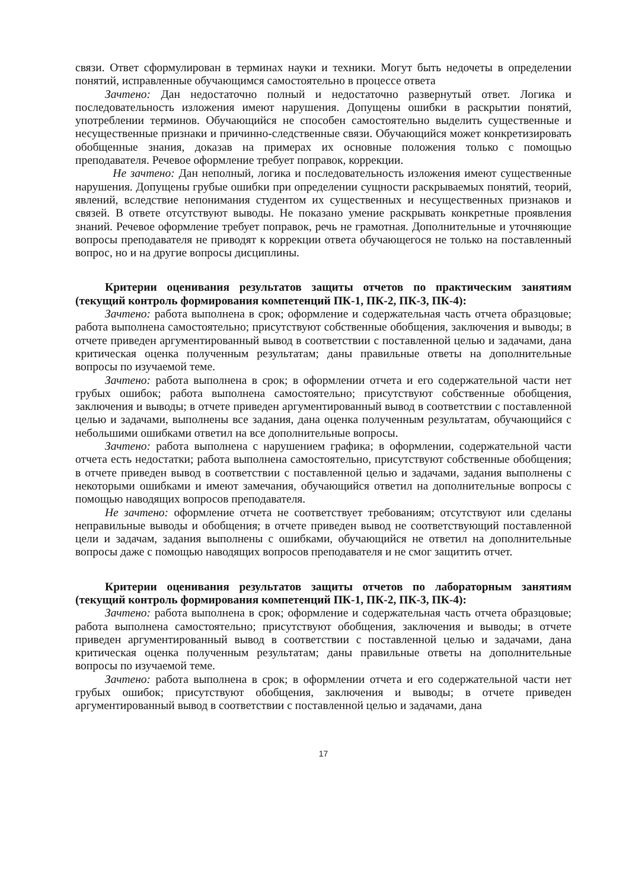связи. Ответ сформулирован в терминах науки и техники. Могут быть недочеты в определении понятий, исправленные обучающимся самостоятельно в процессе ответа
Зачтено: Дан недостаточно полный и недостаточно развернутый ответ. Логика и последовательность изложения имеют нарушения. Допущены ошибки в раскрытии понятий, употреблении терминов. Обучающийся не способен самостоятельно выделить существенные и несущественные признаки и причинно-следственные связи. Обучающийся может конкретизировать обобщенные знания, доказав на примерах их основные положения только с помощью преподавателя. Речевое оформление требует поправок, коррекции.
Не зачтено: Дан неполный, логика и последовательность изложения имеют существенные нарушения. Допущены грубые ошибки при определении сущности раскрываемых понятий, теорий, явлений, вследствие непонимания студентом их существенных и несущественных признаков и связей. В ответе отсутствуют выводы. Не показано умение раскрывать конкретные проявления знаний. Речевое оформление требует поправок, речь не грамотная. Дополнительные и уточняющие вопросы преподавателя не приводят к коррекции ответа обучающегося не только на поставленный вопрос, но и на другие вопросы дисциплины.
Критерии оценивания результатов защиты отчетов по практическим занятиям (текущий контроль формирования компетенций ПК-1, ПК-2, ПК-3, ПК-4):
Зачтено: работа выполнена в срок; оформление и содержательная часть отчета образцовые; работа выполнена самостоятельно; присутствуют собственные обобщения, заключения и выводы; в отчете приведен аргументированный вывод в соответствии с поставленной целью и задачами, дана критическая оценка полученным результатам; даны правильные ответы на дополнительные вопросы по изучаемой теме.
Зачтено: работа выполнена в срок; в оформлении отчета и его содержательной части нет грубых ошибок; работа выполнена самостоятельно; присутствуют собственные обобщения, заключения и выводы; в отчете приведен аргументированный вывод в соответствии с поставленной целью и задачами, выполнены все задания, дана оценка полученным результатам, обучающийся с небольшими ошибками ответил на все дополнительные вопросы.
Зачтено: работа выполнена с нарушением графика; в оформлении, содержательной части отчета есть недостатки; работа выполнена самостоятельно, присутствуют собственные обобщения; в отчете приведен вывод в соответствии с поставленной целью и задачами, задания выполнены с некоторыми ошибками и имеют замечания, обучающийся ответил на дополнительные вопросы с помощью наводящих вопросов преподавателя.
Не зачтено: оформление отчета не соответствует требованиям; отсутствуют или сделаны неправильные выводы и обобщения; в отчете приведен вывод не соответствующий поставленной цели и задачам, задания выполнены с ошибками, обучающийся не ответил на дополнительные вопросы даже с помощью наводящих вопросов преподавателя и не смог защитить отчет.
Критерии оценивания результатов защиты отчетов по лабораторным занятиям (текущий контроль формирования компетенций ПК-1, ПК-2, ПК-3, ПК-4):
Зачтено: работа выполнена в срок; оформление и содержательная часть отчета образцовые; работа выполнена самостоятельно; присутствуют обобщения, заключения и выводы; в отчете приведен аргументированный вывод в соответствии с поставленной целью и задачами, дана критическая оценка полученным результатам; даны правильные ответы на дополнительные вопросы по изучаемой теме.
Зачтено: работа выполнена в срок; в оформлении отчета и его содержательной части нет грубых ошибок; присутствуют обобщения, заключения и выводы; в отчете приведен аргументированный вывод в соответствии с поставленной целью и задачами, дана
17